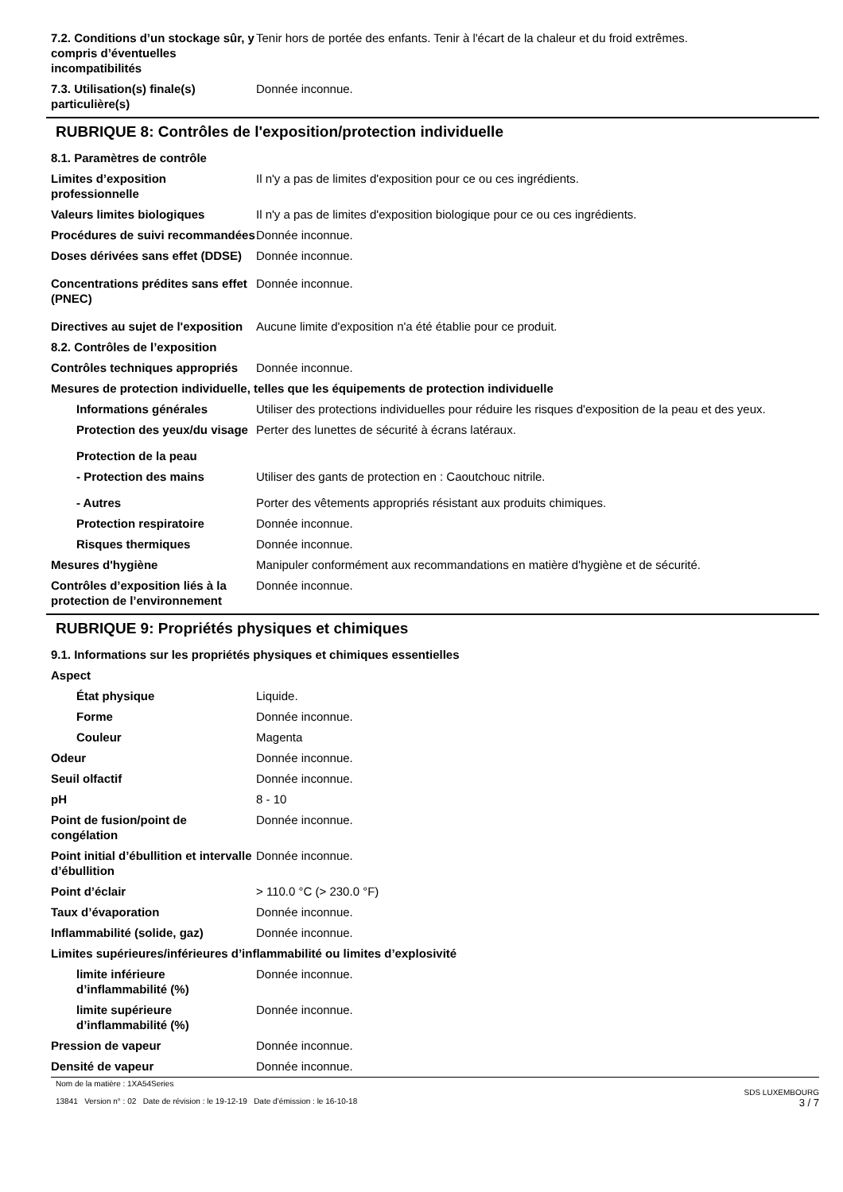7.2. Conditions d’un stockage sûr, y compris d’éventuelles incompatibilités
Tenir hors de portée des enfants. Tenir à l'écart de la chaleur et du froid extrêmes.
7.3. Utilisation(s) finale(s) particulière(s)
Donnée inconnue.
RUBRIQUE 8: Contrôles de l'exposition/protection individuelle
8.1. Paramètres de contrôle
Limites d’exposition professionnelle
Il n'y a pas de limites d'exposition pour ce ou ces ingrédients.
Valeurs limites biologiques Il n'y a pas de limites d'exposition biologique pour ce ou ces ingrédients.
Procédures de suivi recommandées
Donnée inconnue.
Doses dérivées sans effet (DDSE)
Donnée inconnue.
Concentrations prédites sans effet (PNEC)
Donnée inconnue.
Directives au sujet de l'exposition
Aucune limite d'exposition n'a été établie pour ce produit.
8.2. Contrôles de l’exposition
Contrôles techniques appropriés
Donnée inconnue.
Mesures de protection individuelle, telles que les équipements de protection individuelle
Informations générales Utiliser des protections individuelles pour réduire les risques d'exposition de la peau et des yeux.
Protection des yeux/du visage
Perter des lunettes de sécurité à écrans latéraux.
Protection de la peau
- Protection des mains Utiliser des gants de protection en : Caoutchouc nitrile.
- Autres Porter des vêtements appropriés résistant aux produits chimiques.
Protection respiratoire Donnée inconnue.
Risques thermiques Donnée inconnue.
Mesures d'hygiène Manipuler conformément aux recommandations en matière d'hygiène et de sécurité.
Contrôles d’exposition liés à la protection de l’environnement
Donnée inconnue.
RUBRIQUE 9: Propriétés physiques et chimiques
9.1. Informations sur les propriétés physiques et chimiques essentielles
Aspect
État physique Liquide.
Forme Donnée inconnue.
Couleur Magenta
Odeur Donnée inconnue.
Seuil olfactif Donnée inconnue.
pH 8 - 10
Point de fusion/point de congélation
Donnée inconnue.
Point initial d’ébullition et intervalle d’ébullition
Donnée inconnue.
Point d’éclair > 110.0 °C (> 230.0 °F)
Taux d’évaporation Donnée inconnue.
Inflammabilité (solide, gaz) Donnée inconnue.
Limites supérieures/inférieures d’inflammabilité ou limites d’explosivité
limite inférieure d’inflammabilité (%)
Donnée inconnue.
limite supérieure d’inflammabilité (%)
Donnée inconnue.
Pression de vapeur Donnée inconnue.
Densité de vapeur Donnée inconnue.
Nom de la matière : 1XA54Series
13841 Version n° : 02 Date de révision : le 19-12-19 Date d’émission : le 16-10-18
SDS LUXEMBOURG
3 / 7